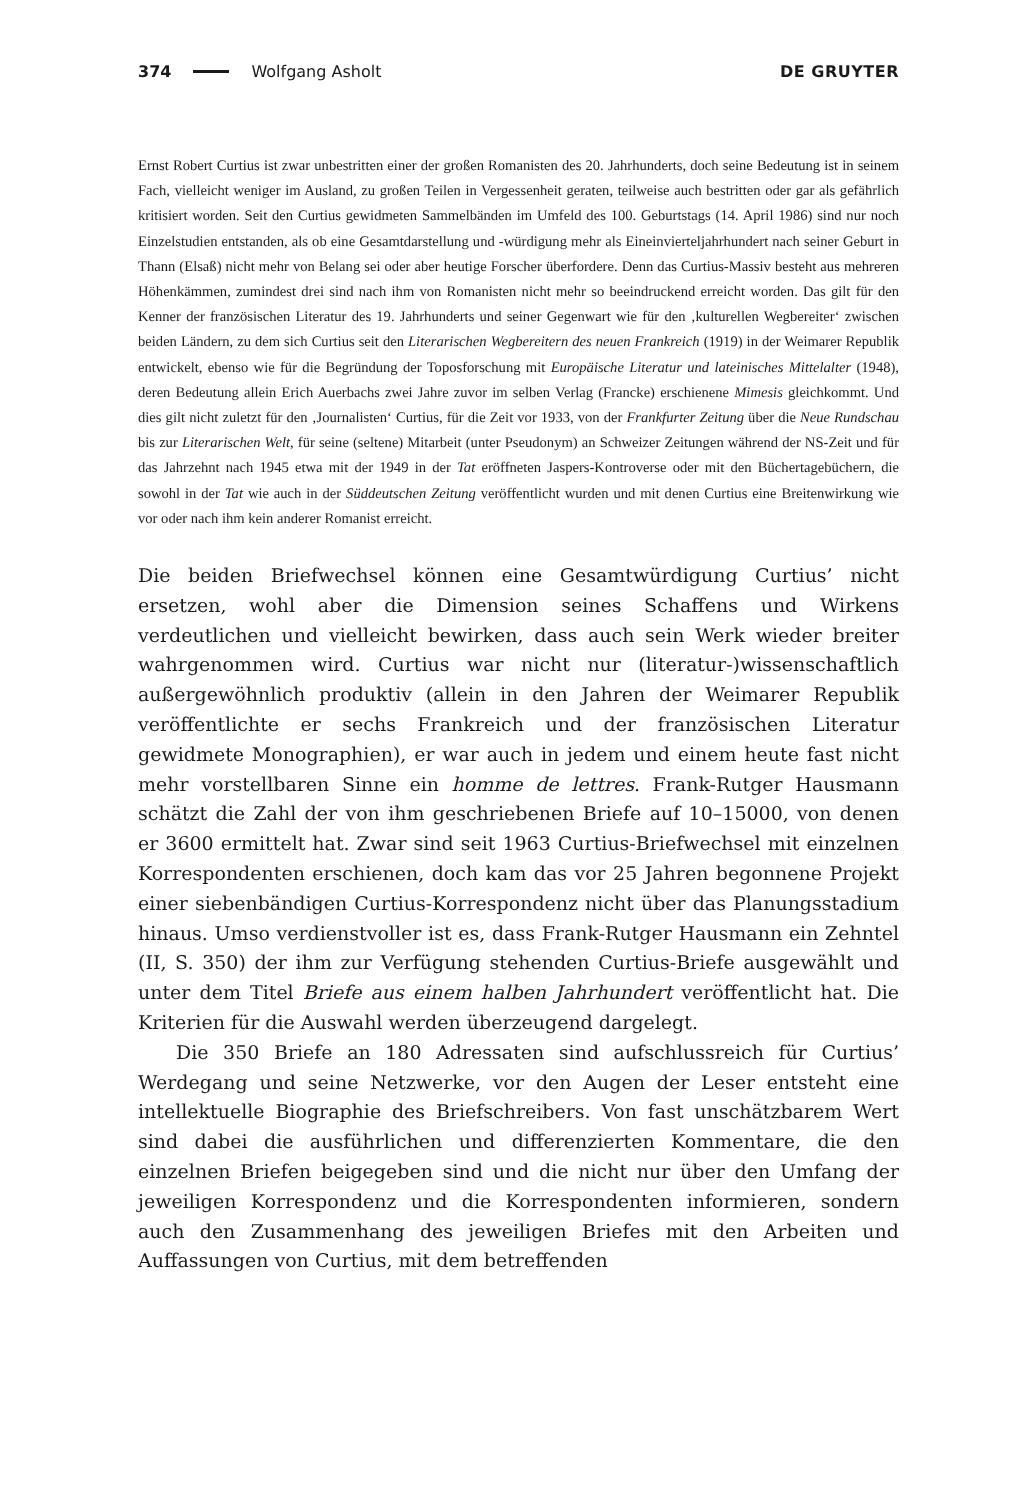374 Wolfgang Asholt DE GRUYTER
Ernst Robert Curtius ist zwar unbestritten einer der großen Romanisten des 20. Jahrhunderts, doch seine Bedeutung ist in seinem Fach, vielleicht weniger im Ausland, zu großen Teilen in Vergessenheit geraten, teilweise auch bestritten oder gar als gefährlich kritisiert worden. Seit den Curtius gewidmeten Sammelbänden im Umfeld des 100. Geburtstags (14. April 1986) sind nur noch Einzelstudien entstanden, als ob eine Gesamtdarstellung und -würdigung mehr als Ein­einvierteljahrhundert nach seiner Geburt in Thann (Elsaß) nicht mehr von Belang sei oder aber heutige Forscher überfordere. Denn das Curtius-Massiv besteht aus mehreren Höhenkämmen, zumindest drei sind nach ihm von Romanisten nicht mehr so beeindruckend erreicht worden. Das gilt für den Kenner der französischen Literatur des 19. Jahrhunderts und seiner Gegenwart wie für den ‚kulturellen Wegbereiter‘ zwischen beiden Ländern, zu dem sich Curtius seit den Literarischen Wegbereitern des neuen Frankreich (1919) in der Weimarer Republik entwickelt, ebenso wie für die Begründung der Toposforschung mit Europäische Literatur und lateinisches Mittelalter (1948), deren Bedeutung allein Erich Auerbachs zwei Jahre zuvor im selben Verlag (Francke) erschienene Mimesis gleichkommt. Und dies gilt nicht zuletzt für den ‚Journalisten‘ Curtius, für die Zeit vor 1933, von der Frankfurter Zeitung über die Neue Rundschau bis zur Literarischen Welt, für seine (seltene) Mitarbeit (unter Pseudonym) an Schweizer Zeitungen während der NS-Zeit und für das Jahrzehnt nach 1945 etwa mit der 1949 in der Tat eröffneten Jaspers-Kontroverse oder mit den Büchertagebüchern, die sowohl in der Tat wie auch in der Süddeutschen Zeitung veröffentlicht wurden und mit denen Curtius eine Breitenwirkung wie vor oder nach ihm kein anderer Romanist erreicht.
Die beiden Briefwechsel können eine Gesamtwürdigung Curtius’ nicht ersetzen, wohl aber die Dimension seines Schaffens und Wirkens verdeutlichen und viel­leicht bewirken, dass auch sein Werk wieder breiter wahrgenommen wird. Curtius war nicht nur (literatur-)wissenschaftlich außergewöhnlich produktiv (allein in den Jahren der Weimarer Republik veröffentlichte er sechs Frankreich und der französischen Literatur gewidmete Monographien), er war auch in jedem und einem heute fast nicht mehr vorstellbaren Sinne ein homme de lettres. Frank-Rutger Hausmann schätzt die Zahl der von ihm geschriebenen Briefe auf 10–15000, von denen er 3600 ermittelt hat. Zwar sind seit 1963 Curtius-Briefwechsel mit einzelnen Korrespondenten erschienen, doch kam das vor 25 Jahren begonne­ne Projekt einer siebenbändigen Curtius-Korrespondenz nicht über das Planungs­stadium hinaus. Umso verdienstvoller ist es, dass Frank-Rutger Hausmann ein Zehntel (II, S. 350) der ihm zur Verfügung stehenden Curtius-Briefe ausgewählt und unter dem Titel Briefe aus einem halben Jahrhundert veröffentlicht hat. Die Kriterien für die Auswahl werden überzeugend dargelegt.
Die 350 Briefe an 180 Adressaten sind aufschlussreich für Curtius’ Werdegang und seine Netzwerke, vor den Augen der Leser entsteht eine intellektuelle Bio­graphie des Briefschreibers. Von fast unschätzbarem Wert sind dabei die ausführ­lichen und differenzierten Kommentare, die den einzelnen Briefen beigegeben sind und die nicht nur über den Umfang der jeweiligen Korrespondenz und die Korrespondenten informieren, sondern auch den Zusammenhang des jeweiligen Briefes mit den Arbeiten und Auffassungen von Curtius, mit dem betreffenden